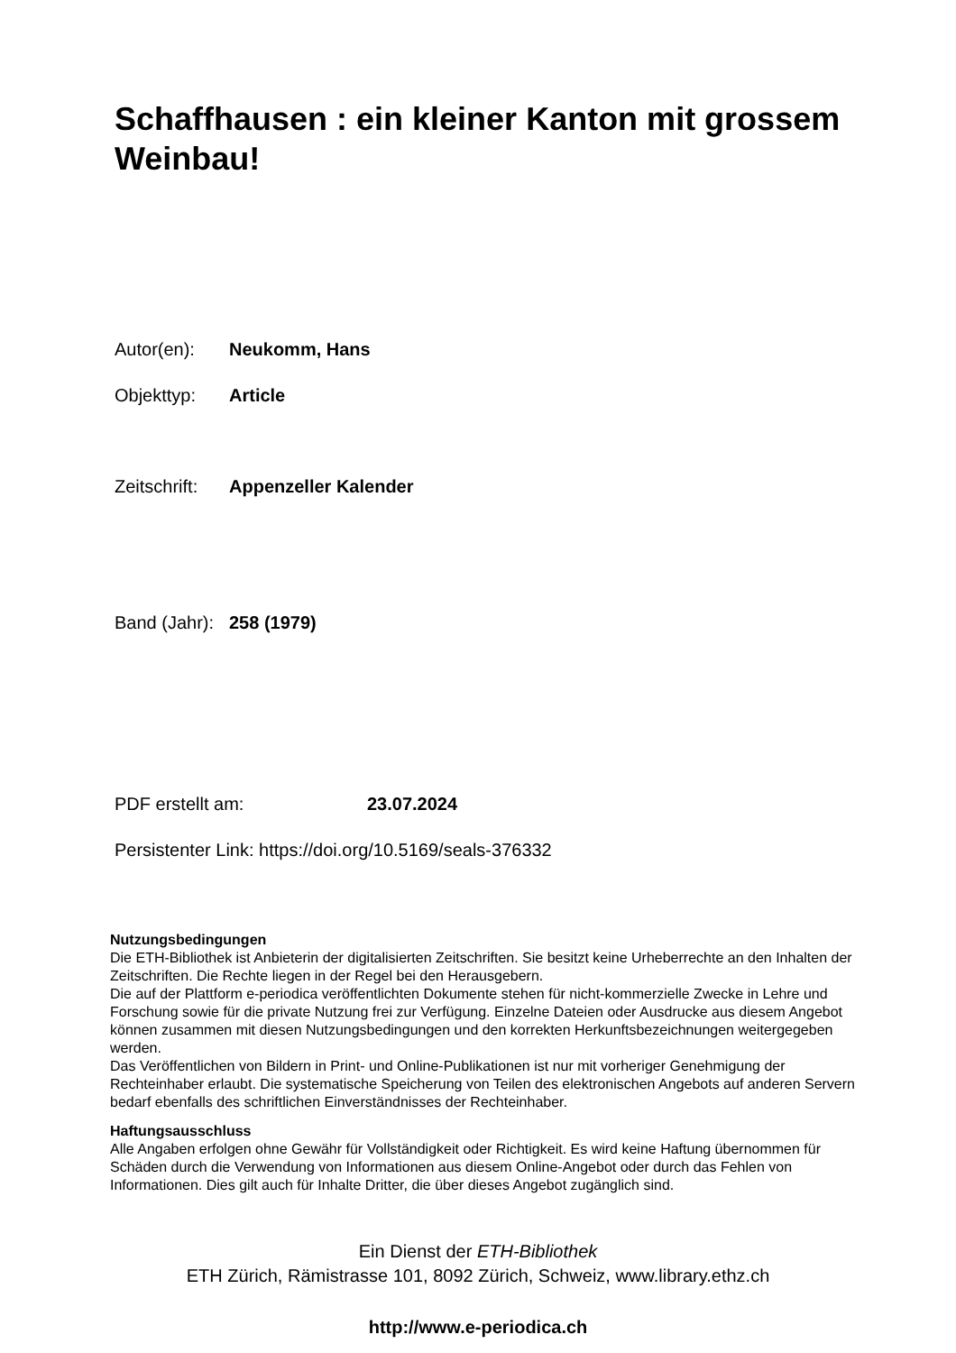Schaffhausen : ein kleiner Kanton mit grossem Weinbau!
Autor(en): Neukomm, Hans
Objekttyp: Article
Zeitschrift: Appenzeller Kalender
Band (Jahr): 258 (1979)
PDF erstellt am: 23.07.2024
Persistenter Link: https://doi.org/10.5169/seals-376332
Nutzungsbedingungen
Die ETH-Bibliothek ist Anbieterin der digitalisierten Zeitschriften. Sie besitzt keine Urheberrechte an den Inhalten der Zeitschriften. Die Rechte liegen in der Regel bei den Herausgebern.
Die auf der Plattform e-periodica veröffentlichten Dokumente stehen für nicht-kommerzielle Zwecke in Lehre und Forschung sowie für die private Nutzung frei zur Verfügung. Einzelne Dateien oder Ausdrucke aus diesem Angebot können zusammen mit diesen Nutzungsbedingungen und den korrekten Herkunftsbezeichnungen weitergegeben werden.
Das Veröffentlichen von Bildern in Print- und Online-Publikationen ist nur mit vorheriger Genehmigung der Rechteinhaber erlaubt. Die systematische Speicherung von Teilen des elektronischen Angebots auf anderen Servern bedarf ebenfalls des schriftlichen Einverständnisses der Rechteinhaber.
Haftungsausschluss
Alle Angaben erfolgen ohne Gewähr für Vollständigkeit oder Richtigkeit. Es wird keine Haftung übernommen für Schäden durch die Verwendung von Informationen aus diesem Online-Angebot oder durch das Fehlen von Informationen. Dies gilt auch für Inhalte Dritter, die über dieses Angebot zugänglich sind.
Ein Dienst der ETH-Bibliothek
ETH Zürich, Rämistrasse 101, 8092 Zürich, Schweiz, www.library.ethz.ch
http://www.e-periodica.ch